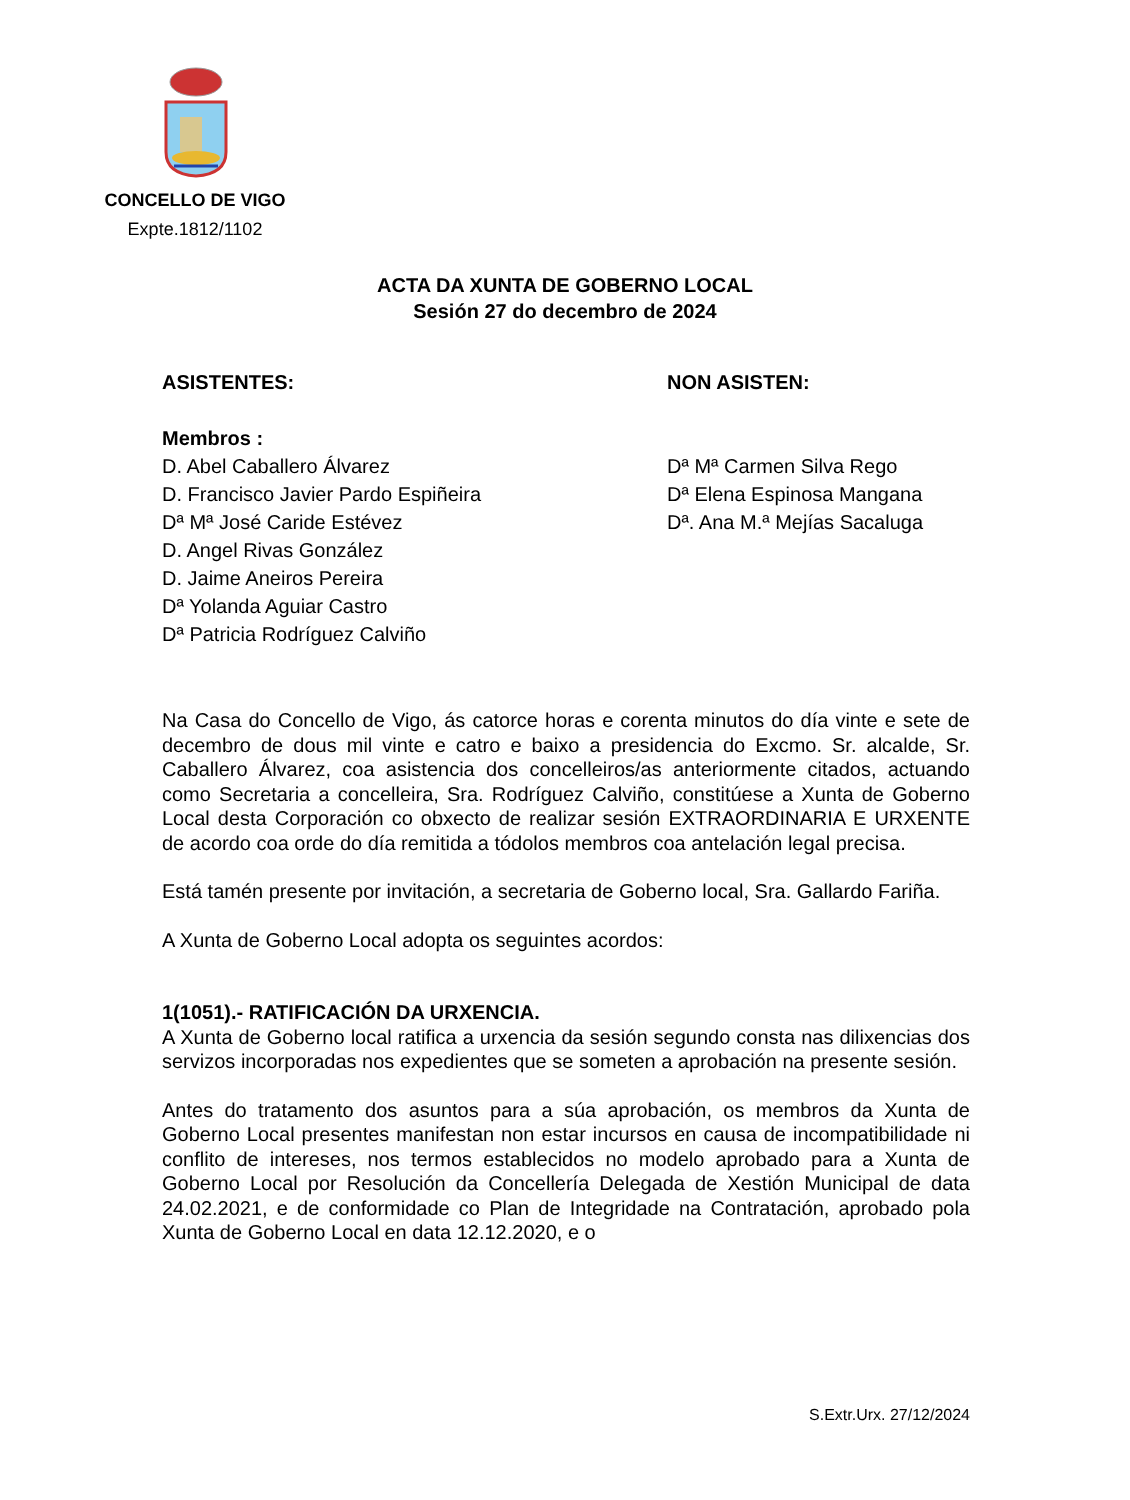CONCELLO DE VIGO
Expte.1812/1102
ACTA DA XUNTA DE GOBERNO LOCAL
Sesión 27 do decembro de 2024
ASISTENTES:
Membros :
D. Abel Caballero Álvarez
D. Francisco Javier Pardo Espiñeira
Dª Mª José Caride Estévez
D. Angel Rivas González
D. Jaime Aneiros Pereira
Dª Yolanda Aguiar Castro
Dª Patricia Rodríguez Calviño
NON ASISTEN:
Dª Mª Carmen Silva Rego
Dª Elena Espinosa Mangana
Dª. Ana M.ª Mejías Sacaluga
Na Casa do Concello de Vigo, ás catorce horas e corenta minutos do día vinte e sete de decembro de dous mil vinte e catro e baixo a presidencia do Excmo. Sr. alcalde, Sr. Caballero Álvarez, coa asistencia dos concelleiros/as anteriormente citados, actuando como Secretaria a concelleira, Sra. Rodríguez Calviño, constitúese a Xunta de Goberno Local desta Corporación co obxecto de realizar sesión EXTRAORDINARIA E URXENTE de acordo coa orde do día remitida a tódolos membros coa antelación legal precisa.
Está tamén presente por invitación, a secretaria de Goberno local, Sra. Gallardo Fariña.
A Xunta de Goberno Local adopta os seguintes acordos:
1(1051).- RATIFICACIÓN DA URXENCIA.
A Xunta de Goberno local ratifica a urxencia da sesión segundo consta nas dilixencias dos servizos incorporadas nos expedientes que se someten a aprobación na presente sesión.
Antes do tratamento dos asuntos para a súa aprobación, os membros da Xunta de Goberno Local presentes manifestan non estar incursos en causa de incompatibilidade ni conflito de intereses, nos termos establecidos no modelo aprobado para a Xunta de Goberno Local por Resolución da Concellería Delegada de Xestión Municipal de data 24.02.2021, e de conformidade co Plan de Integridade na Contratación, aprobado pola Xunta de Goberno Local en data 12.12.2020, e o
S.Extr.Urx. 27/12/2024